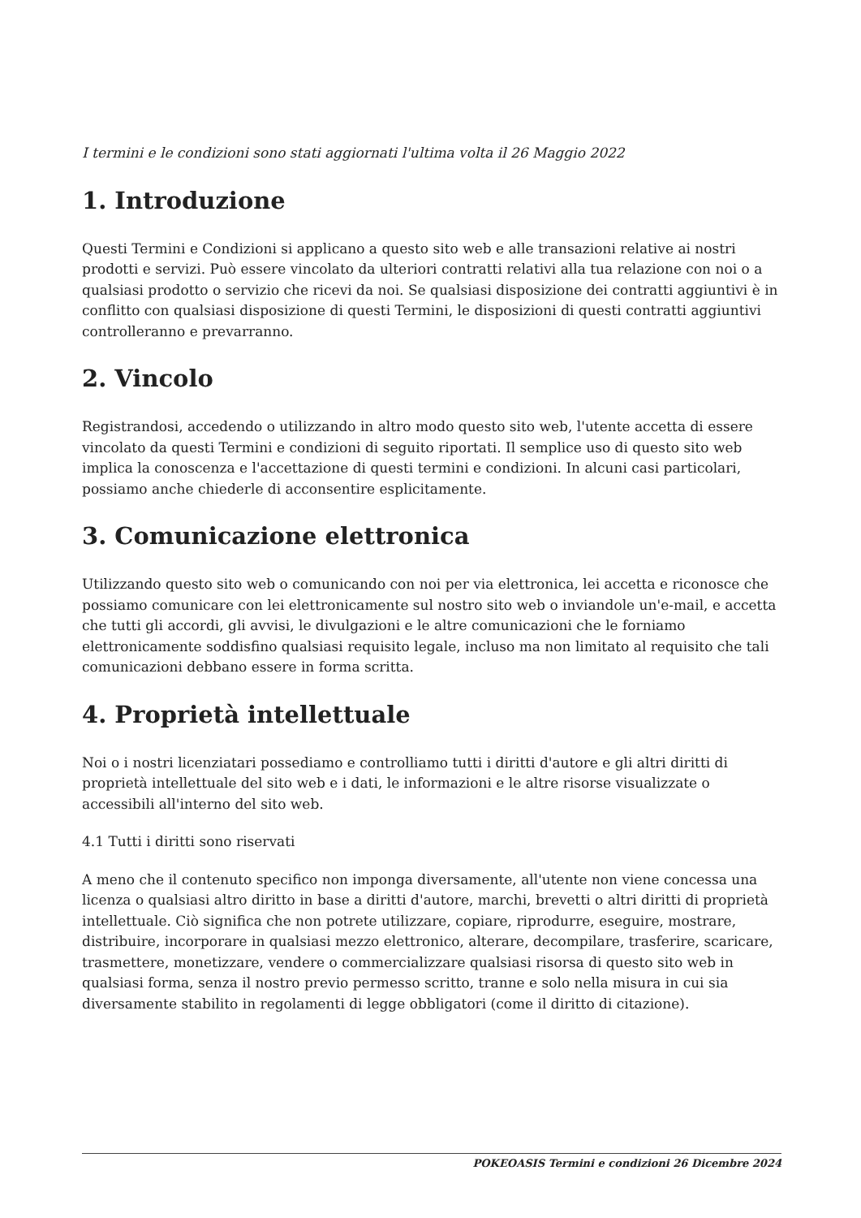I termini e le condizioni sono stati aggiornati l'ultima volta il 26 Maggio 2022
1. Introduzione
Questi Termini e Condizioni si applicano a questo sito web e alle transazioni relative ai nostri prodotti e servizi. Può essere vincolato da ulteriori contratti relativi alla tua relazione con noi o a qualsiasi prodotto o servizio che ricevi da noi. Se qualsiasi disposizione dei contratti aggiuntivi è in conflitto con qualsiasi disposizione di questi Termini, le disposizioni di questi contratti aggiuntivi controlleranno e prevarranno.
2. Vincolo
Registrandosi, accedendo o utilizzando in altro modo questo sito web, l'utente accetta di essere vincolato da questi Termini e condizioni di seguito riportati. Il semplice uso di questo sito web implica la conoscenza e l'accettazione di questi termini e condizioni. In alcuni casi particolari, possiamo anche chiederle di acconsentire esplicitamente.
3. Comunicazione elettronica
Utilizzando questo sito web o comunicando con noi per via elettronica, lei accetta e riconosce che possiamo comunicare con lei elettronicamente sul nostro sito web o inviandole un'e-mail, e accetta che tutti gli accordi, gli avvisi, le divulgazioni e le altre comunicazioni che le forniamo elettronicamente soddisfino qualsiasi requisito legale, incluso ma non limitato al requisito che tali comunicazioni debbano essere in forma scritta.
4. Proprietà intellettuale
Noi o i nostri licenziatari possediamo e controlliamo tutti i diritti d'autore e gli altri diritti di proprietà intellettuale del sito web e i dati, le informazioni e le altre risorse visualizzate o accessibili all'interno del sito web.
4.1 Tutti i diritti sono riservati
A meno che il contenuto specifico non imponga diversamente, all'utente non viene concessa una licenza o qualsiasi altro diritto in base a diritti d'autore, marchi, brevetti o altri diritti di proprietà intellettuale. Ciò significa che non potrete utilizzare, copiare, riprodurre, eseguire, mostrare, distribuire, incorporare in qualsiasi mezzo elettronico, alterare, decompilare, trasferire, scaricare, trasmettere, monetizzare, vendere o commercializzare qualsiasi risorsa di questo sito web in qualsiasi forma, senza il nostro previo permesso scritto, tranne e solo nella misura in cui sia diversamente stabilito in regolamenti di legge obbligatori (come il diritto di citazione).
POKEOASIS Termini e condizioni 26 Dicembre 2024